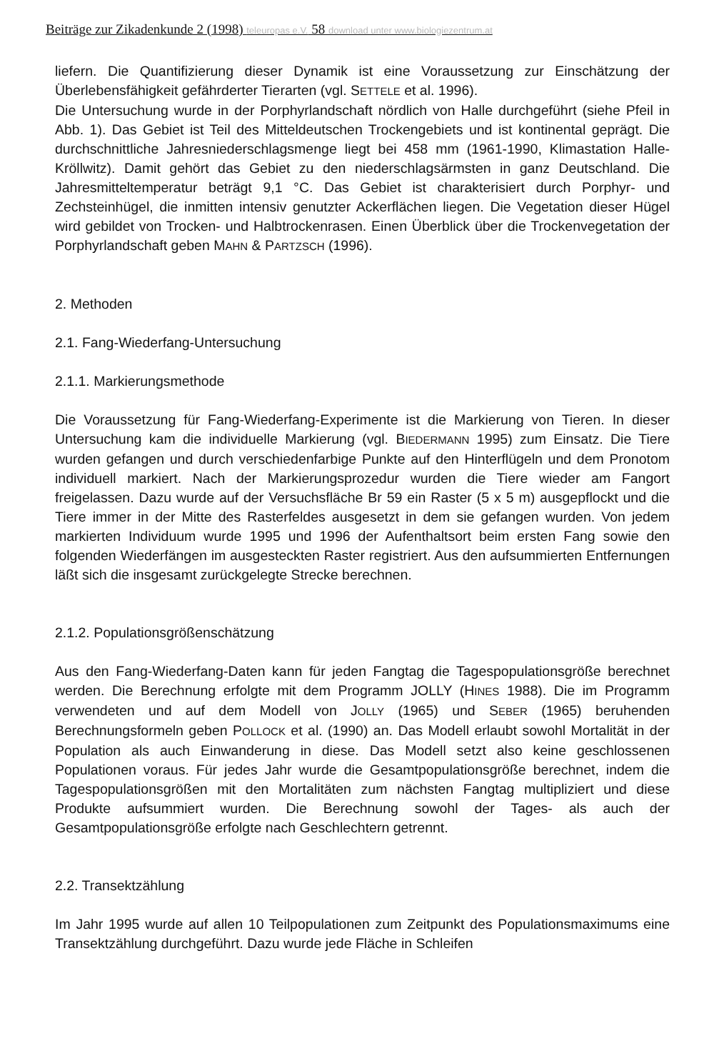Beiträge zur Zikadenkunde 2 (1998) teleuropas e.V. 58 download unter www.biologiezentrum.at
liefern. Die Quantifizierung dieser Dynamik ist eine Voraussetzung zur Einschätzung der Überlebensfähigkeit gefährderter Tierarten (vgl. SETTELE et al. 1996).
Die Untersuchung wurde in der Porphyrlandschaft nördlich von Halle durchgeführt (siehe Pfeil in Abb. 1). Das Gebiet ist Teil des Mitteldeutschen Trockengebiets und ist kontinental geprägt. Die durchschnittliche Jahresniederschlagsmenge liegt bei 458 mm (1961-1990, Klimastation Halle-Kröllwitz). Damit gehört das Gebiet zu den niederschlagsärmsten in ganz Deutschland. Die Jahresmitteltemperatur beträgt 9,1 °C. Das Gebiet ist charakterisiert durch Porphyr- und Zechsteinhügel, die inmitten intensiv genutzter Ackerflächen liegen. Die Vegetation dieser Hügel wird gebildet von Trocken- und Halbtrockenrasen. Einen Überblick über die Trockenvegetation der Porphyrlandschaft geben MAHN & PARTZSCH (1996).
2. Methoden
2.1. Fang-Wiederfang-Untersuchung
2.1.1. Markierungsmethode
Die Voraussetzung für Fang-Wiederfang-Experimente ist die Markierung von Tieren. In dieser Untersuchung kam die individuelle Markierung (vgl. BIEDERMANN 1995) zum Einsatz. Die Tiere wurden gefangen und durch verschiedenfarbige Punkte auf den Hinterflügeln und dem Pronotom individuell markiert. Nach der Markierungsprozedur wurden die Tiere wieder am Fangort freigelassen. Dazu wurde auf der Versuchsfläche Br 59 ein Raster (5 x 5 m) ausgepflockt und die Tiere immer in der Mitte des Rasterfeldes ausgesetzt in dem sie gefangen wurden. Von jedem markierten Individuum wurde 1995 und 1996 der Aufenthaltsort beim ersten Fang sowie den folgenden Wiederfängen im ausgesteckten Raster registriert. Aus den aufsummierten Entfernungen läßt sich die insgesamt zurückgelegte Strecke berechnen.
2.1.2. Populationsgrößenschätzung
Aus den Fang-Wiederfang-Daten kann für jeden Fangtag die Tagespopulationsgröße berechnet werden. Die Berechnung erfolgte mit dem Programm JOLLY (HINES 1988). Die im Programm verwendeten und auf dem Modell von JOLLY (1965) und SEBER (1965) beruhenden Berechnungsformeln geben POLLOCK et al. (1990) an. Das Modell erlaubt sowohl Mortalität in der Population als auch Einwanderung in diese. Das Modell setzt also keine geschlossenen Populationen voraus. Für jedes Jahr wurde die Gesamtpopulationsgröße berechnet, indem die Tagespopulationsgrößen mit den Mortalitäten zum nächsten Fangtag multipliziert und diese Produkte aufsummiert wurden. Die Berechnung sowohl der Tages- als auch der Gesamtpopulationsgröße erfolgte nach Geschlechtern getrennt.
2.2. Transektzählung
Im Jahr 1995 wurde auf allen 10 Teilpopulationen zum Zeitpunkt des Populationsmaximums eine Transektzählung durchgeführt. Dazu wurde jede Fläche in Schleifen